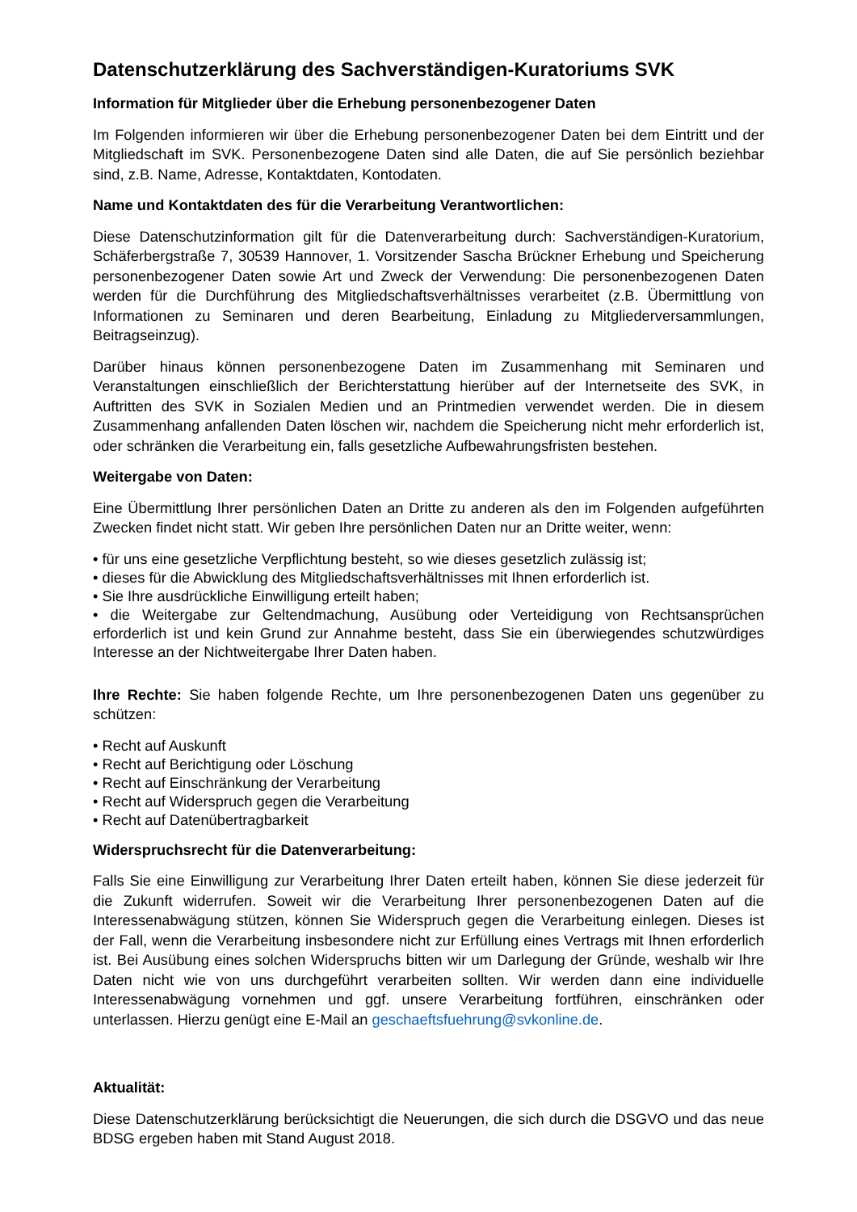Datenschutzerklärung des Sachverständigen-Kuratoriums SVK
Information für Mitglieder über die Erhebung personenbezogener Daten
Im Folgenden informieren wir über die Erhebung personenbezogener Daten bei dem Eintritt und der Mitgliedschaft im SVK. Personenbezogene Daten sind alle Daten, die auf Sie persönlich beziehbar sind, z.B. Name, Adresse, Kontaktdaten, Kontodaten.
Name und Kontaktdaten des für die Verarbeitung Verantwortlichen:
Diese Datenschutzinformation gilt für die Datenverarbeitung durch: Sachverständigen-Kuratorium, Schäferbergstraße 7, 30539 Hannover, 1. Vorsitzender Sascha Brückner Erhebung und Speicherung personenbezogener Daten sowie Art und Zweck der Verwendung: Die personenbezogenen Daten werden für die Durchführung des Mitgliedschaftsverhältnisses verarbeitet (z.B. Übermittlung von Informationen zu Seminaren und deren Bearbeitung, Einladung zu Mitgliederversammlungen, Beitragseinzug).
Darüber hinaus können personenbezogene Daten im Zusammenhang mit Seminaren und Veranstaltungen einschließlich der Berichterstattung hierüber auf der Internetseite des SVK, in Auftritten des SVK in Sozialen Medien und an Printmedien verwendet werden. Die in diesem Zusammenhang anfallenden Daten löschen wir, nachdem die Speicherung nicht mehr erforderlich ist, oder schränken die Verarbeitung ein, falls gesetzliche Aufbewahrungsfristen bestehen.
Weitergabe von Daten:
Eine Übermittlung Ihrer persönlichen Daten an Dritte zu anderen als den im Folgenden aufgeführten Zwecken findet nicht statt. Wir geben Ihre persönlichen Daten nur an Dritte weiter, wenn:
• für uns eine gesetzliche Verpflichtung besteht, so wie dieses gesetzlich zulässig ist;
• dieses für die Abwicklung des Mitgliedschaftsverhältnisses mit Ihnen erforderlich ist.
• Sie Ihre ausdrückliche Einwilligung erteilt haben;
• die Weitergabe zur Geltendmachung, Ausübung oder Verteidigung von Rechtsansprüchen erforderlich ist und kein Grund zur Annahme besteht, dass Sie ein überwiegendes schutzwürdiges Interesse an der Nichtweitergabe Ihrer Daten haben.
Ihre Rechte: Sie haben folgende Rechte, um Ihre personenbezogenen Daten uns gegenüber zu schützen:
• Recht auf Auskunft
• Recht auf Berichtigung oder Löschung
• Recht auf Einschränkung der Verarbeitung
• Recht auf Widerspruch gegen die Verarbeitung
• Recht auf Datenübertragbarkeit
Widerspruchsrecht für die Datenverarbeitung:
Falls Sie eine Einwilligung zur Verarbeitung Ihrer Daten erteilt haben, können Sie diese jederzeit für die Zukunft widerrufen. Soweit wir die Verarbeitung Ihrer personenbezogenen Daten auf die Interessenabwägung stützen, können Sie Widerspruch gegen die Verarbeitung einlegen. Dieses ist der Fall, wenn die Verarbeitung insbesondere nicht zur Erfüllung eines Vertrags mit Ihnen erforderlich ist. Bei Ausübung eines solchen Widerspruchs bitten wir um Darlegung der Gründe, weshalb wir Ihre Daten nicht wie von uns durchgeführt verarbeiten sollten. Wir werden dann eine individuelle Interessenabwägung vornehmen und ggf. unsere Verarbeitung fortführen, einschränken oder unterlassen. Hierzu genügt eine E-Mail an geschaeftsfuehrung@svkonline.de.
Aktualität:
Diese Datenschutzerklärung berücksichtigt die Neuerungen, die sich durch die DSGVO und das neue BDSG ergeben haben mit Stand August 2018.